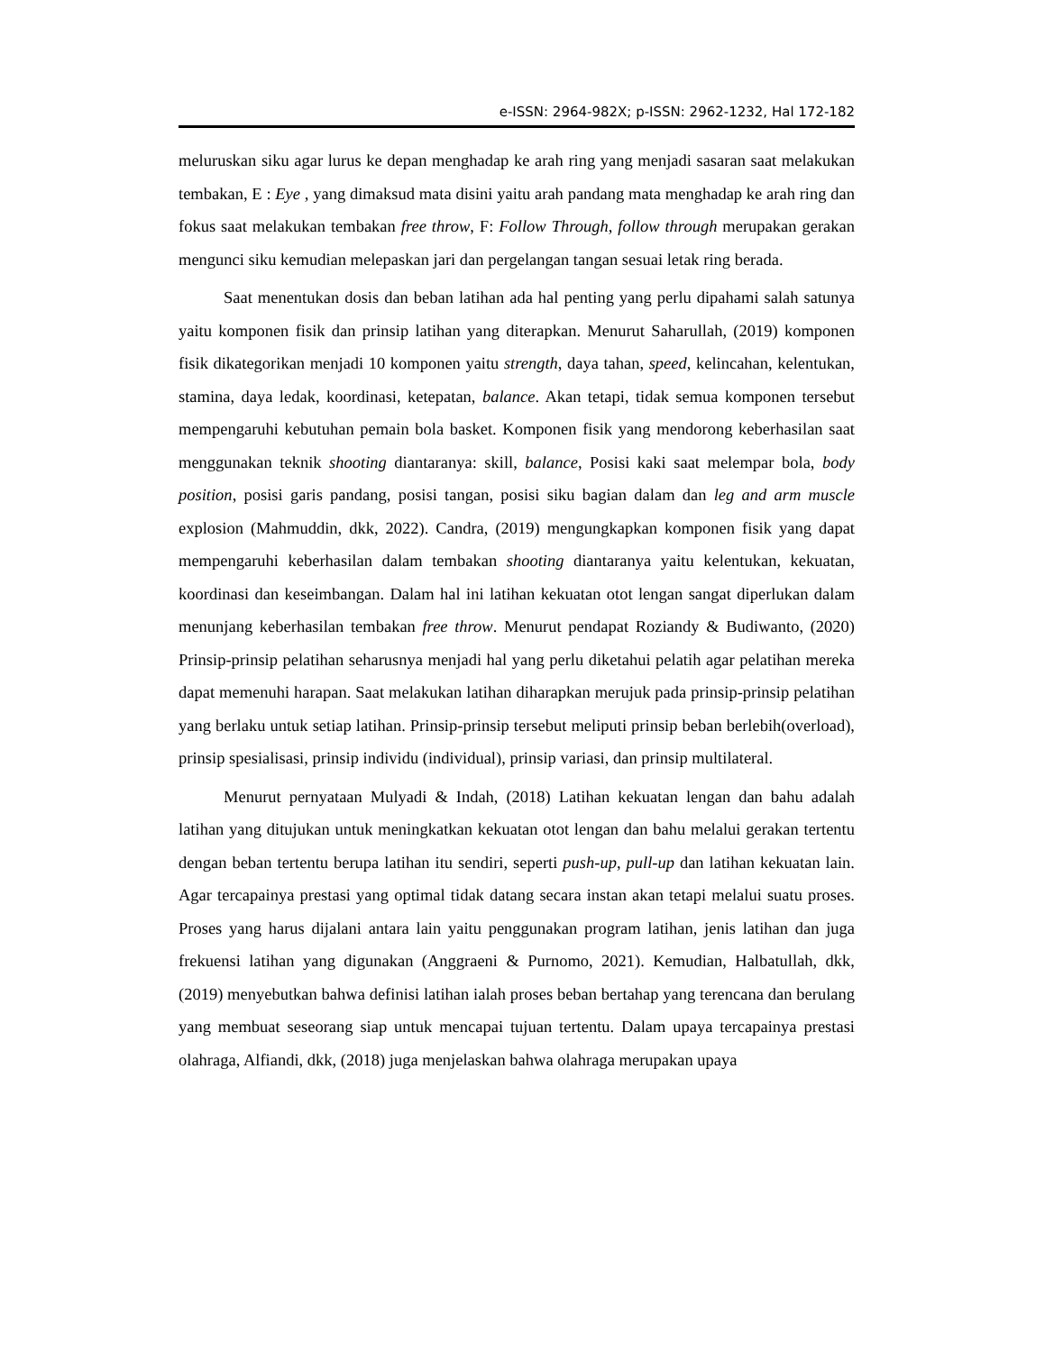e-ISSN: 2964-982X; p-ISSN: 2962-1232, Hal 172-182
meluruskan siku agar lurus ke depan menghadap ke arah ring yang menjadi sasaran saat melakukan tembakan, E : Eye , yang dimaksud mata disini yaitu arah pandang mata menghadap ke arah ring dan fokus saat melakukan tembakan free throw, F: Follow Through, follow through merupakan gerakan mengunci siku kemudian melepaskan jari dan pergelangan tangan sesuai letak ring berada.
Saat menentukan dosis dan beban latihan ada hal penting yang perlu dipahami salah satunya yaitu komponen fisik dan prinsip latihan yang diterapkan. Menurut Saharullah, (2019) komponen fisik dikategorikan menjadi 10 komponen yaitu strength, daya tahan, speed, kelincahan, kelentukan, stamina, daya ledak, koordinasi, ketepatan, balance. Akan tetapi, tidak semua komponen tersebut mempengaruhi kebutuhan pemain bola basket. Komponen fisik yang mendorong keberhasilan saat menggunakan teknik shooting diantaranya: skill, balance, Posisi kaki saat melempar bola, body position, posisi garis pandang, posisi tangan, posisi siku bagian dalam dan leg and arm muscle explosion (Mahmuddin, dkk, 2022). Candra, (2019) mengungkapkan komponen fisik yang dapat mempengaruhi keberhasilan dalam tembakan shooting diantaranya yaitu kelentukan, kekuatan, koordinasi dan keseimbangan. Dalam hal ini latihan kekuatan otot lengan sangat diperlukan dalam menunjang keberhasilan tembakan free throw. Menurut pendapat Roziandy & Budiwanto, (2020) Prinsip-prinsip pelatihan seharusnya menjadi hal yang perlu diketahui pelatih agar pelatihan mereka dapat memenuhi harapan. Saat melakukan latihan diharapkan merujuk pada prinsip-prinsip pelatihan yang berlaku untuk setiap latihan. Prinsip-prinsip tersebut meliputi prinsip beban berlebih(overload), prinsip spesialisasi, prinsip individu (individual), prinsip variasi, dan prinsip multilateral.
Menurut pernyataan Mulyadi & Indah, (2018) Latihan kekuatan lengan dan bahu adalah latihan yang ditujukan untuk meningkatkan kekuatan otot lengan dan bahu melalui gerakan tertentu dengan beban tertentu berupa latihan itu sendiri, seperti push-up, pull-up dan latihan kekuatan lain. Agar tercapainya prestasi yang optimal tidak datang secara instan akan tetapi melalui suatu proses. Proses yang harus dijalani antara lain yaitu penggunakan program latihan, jenis latihan dan juga frekuensi latihan yang digunakan (Anggraeni & Purnomo, 2021). Kemudian, Halbatullah, dkk, (2019) menyebutkan bahwa definisi latihan ialah proses beban bertahap yang terencana dan berulang yang membuat seseorang siap untuk mencapai tujuan tertentu. Dalam upaya tercapainya prestasi olahraga, Alfiandi, dkk, (2018) juga menjelaskan bahwa olahraga merupakan upaya